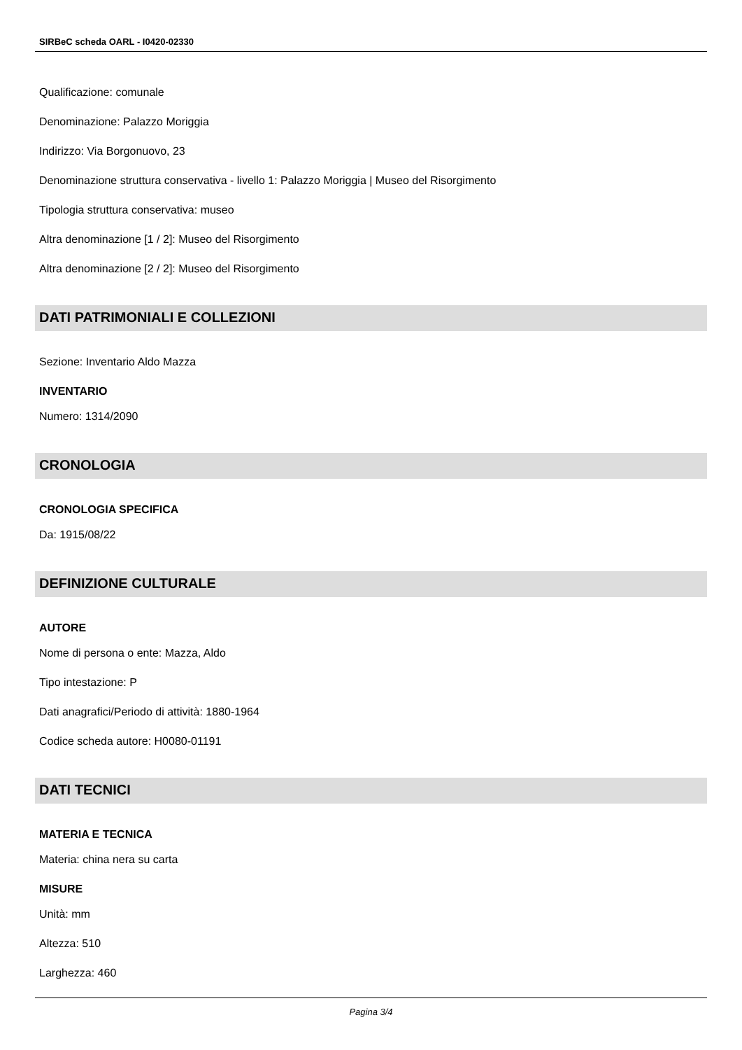SIRBeC scheda OARL - I0420-02330
Qualificazione: comunale
Denominazione: Palazzo Moriggia
Indirizzo: Via Borgonuovo, 23
Denominazione struttura conservativa - livello 1: Palazzo Moriggia | Museo del Risorgimento
Tipologia struttura conservativa: museo
Altra denominazione [1 / 2]: Museo del Risorgimento
Altra denominazione [2 / 2]: Museo del Risorgimento
DATI PATRIMONIALI E COLLEZIONI
Sezione: Inventario Aldo Mazza
INVENTARIO
Numero: 1314/2090
CRONOLOGIA
CRONOLOGIA SPECIFICA
Da: 1915/08/22
DEFINIZIONE CULTURALE
AUTORE
Nome di persona o ente: Mazza, Aldo
Tipo intestazione: P
Dati anagrafici/Periodo di attività: 1880-1964
Codice scheda autore: H0080-01191
DATI TECNICI
MATERIA E TECNICA
Materia: china nera su carta
MISURE
Unità: mm
Altezza: 510
Larghezza: 460
Pagina 3/4